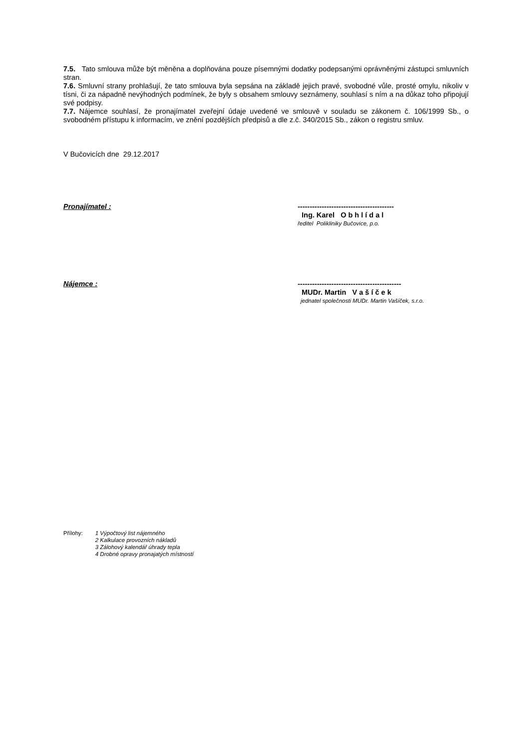7.5. Tato smlouva může být měněna a doplňována pouze písemnými dodatky podepsanými oprávněnými zástupci smluvních stran.
7.6. Smluvní strany prohlašují, že tato smlouva byla sepsána na základě jejich pravé, svobodné vůle, prosté omylu, nikoliv v tísni, či za nápadně nevýhodných podmínek, že byly s obsahem smlouvy seznámeny, souhlasí s ním a na důkaz toho připojují své podpisy.
7.7. Nájemce souhlasí, že pronajímatel zveřejní údaje uvedené ve smlouvě v souladu se zákonem č. 106/1999 Sb., o svobodném přístupu k informacím, ve znění pozdějších předpisů a dle z.č. 340/2015 Sb., zákon o registru smluv.
V Bučovicích dne 29.12.2017
Pronajímatel : ----------------------------------------
Ing. Karel O b h l í d a l
ředitel Polikliniky Bučovice, p.o.
Nájemce : -------------------------------------------
MUDr. Martin V a š í č e k
jednatel společnosti MUDr. Martin Vašíček, s.r.o.
Přílohy: 1 Výpočtový list nájemného
2 Kalkulace provozních nákladů
3 Zálohový kalendář úhrady tepla
4 Drobné opravy pronajatých místností